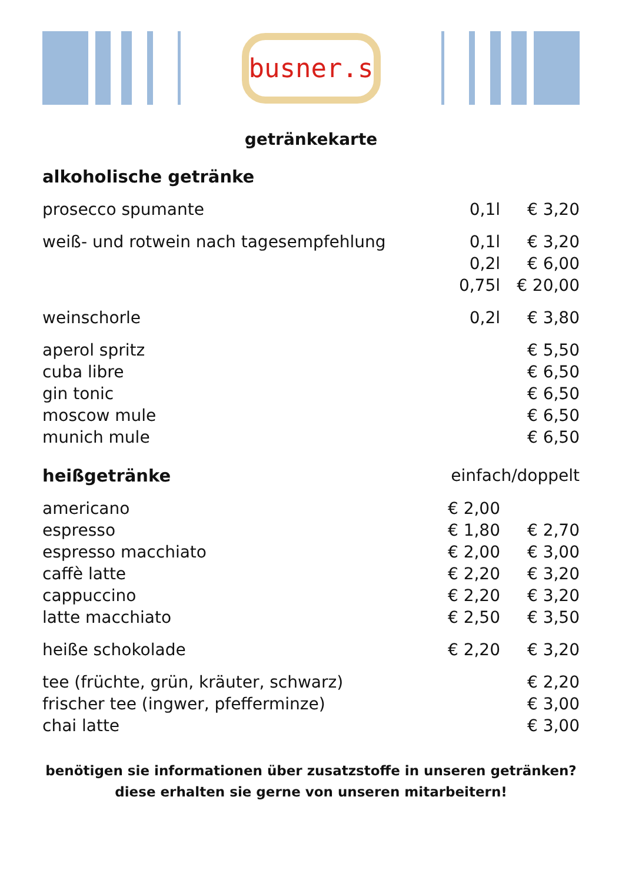busner.s
getränkekarte
| alkoholische getränke | | |
| prosecco spumante | 0,1l | € 3,20 |
| weiß- und rotwein nach tagesempfehlung | 0,1l | € 3,20 |
| | 0,2l | € 6,00 |
| | 0,75l | € 20,00 |
| weinschorle | 0,2l | € 3,80 |
| aperol spritz | | € 5,50 |
| cuba libre | | € 6,50 |
| gin tonic | | € 6,50 |
| moscow mule | | € 6,50 |
| munich mule | | € 6,50 |
| heißgetränke | einfach/doppelt | |
| americano | € 2,00 | |
| espresso | € 1,80 | € 2,70 |
| espresso macchiato | € 2,00 | € 3,00 |
| caffè latte | € 2,20 | € 3,20 |
| cappuccino | € 2,20 | € 3,20 |
| latte macchiato | € 2,50 | € 3,50 |
| heiße schokolade | € 2,20 | € 3,20 |
| tee (früchte, grün, kräuter, schwarz) | | € 2,20 |
| frischer tee (ingwer, pfefferminze) | | € 3,00 |
| chai latte | | € 3,00 |
benötigen sie informationen über zusatzstoffe in unseren getränken?
diese erhalten sie gerne von unseren mitarbeitern!